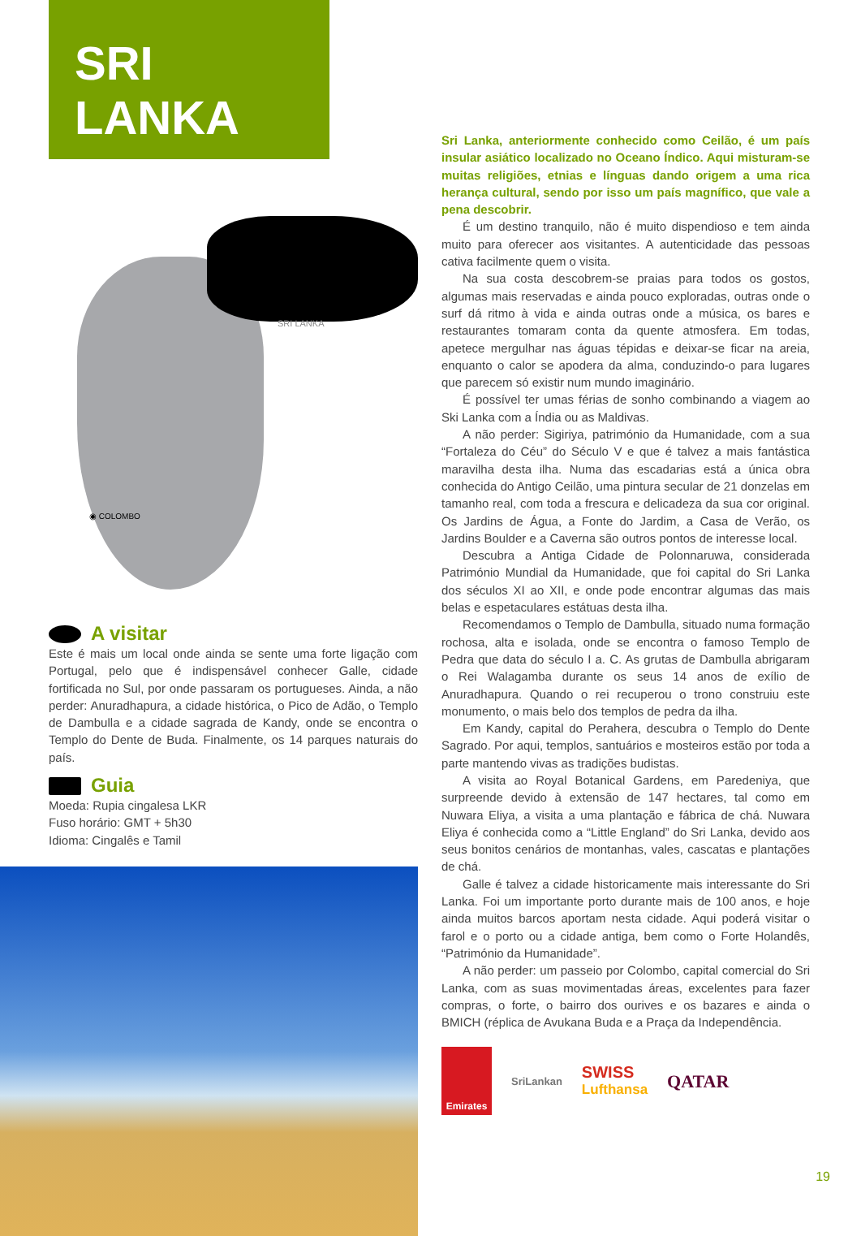SRI LANKA
SRI LANKA
◉ COLOMBO
A visitar
Este é mais um local onde ainda se sente uma forte ligação com Portugal, pelo que é indispensável conhecer Galle, cidade fortificada no Sul, por onde passaram os portugueses. Ainda, a não perder: Anuradhapura, a cidade histórica, o Pico de Adão, o Templo de Dambulla e a cidade sagrada de Kandy, onde se encontra o Templo do Dente de Buda. Finalmente, os 14 parques naturais do país.
Guia
Moeda: Rupia cingalesa LKR
Fuso horário: GMT + 5h30
Idioma: Cingalês e Tamil
Sri Lanka, anteriormente conhecido como Ceilão, é um país insular asiático localizado no Oceano Índico. Aqui misturam-se muitas religiões, etnias e línguas dando origem a uma rica herança cultural, sendo por isso um país magnífico, que vale a pena descobrir.
É um destino tranquilo, não é muito dispendioso e tem ainda muito para oferecer aos visitantes. A autenticidade das pessoas cativa facilmente quem o visita.
Na sua costa descobrem-se praias para todos os gostos, algumas mais reservadas e ainda pouco exploradas, outras onde o surf dá ritmo à vida e ainda outras onde a música, os bares e restaurantes tomaram conta da quente atmosfera. Em todas, apetece mergulhar nas águas tépidas e deixar-se ficar na areia, enquanto o calor se apodera da alma, conduzindo-o para lugares que parecem só existir num mundo imaginário.
É possível ter umas férias de sonho combinando a viagem ao Ski Lanka com a Índia ou as Maldivas.
A não perder: Sigiriya, património da Humanidade, com a sua “Fortaleza do Céu” do Século V e que é talvez a mais fantástica maravilha desta ilha. Numa das escadarias está a única obra conhecida do Antigo Ceilão, uma pintura secular de 21 donzelas em tamanho real, com toda a frescura e delicadeza da sua cor original. Os Jardins de Água, a Fonte do Jardim, a Casa de Verão, os Jardins Boulder e a Caverna são outros pontos de interesse local.
Descubra a Antiga Cidade de Polonnaruwa, considerada Património Mundial da Humanidade, que foi capital do Sri Lanka dos séculos XI ao XII, e onde pode encontrar algumas das mais belas e espetaculares estátuas desta ilha.
Recomendamos o Templo de Dambulla, situado numa formação rochosa, alta e isolada, onde se encontra o famoso Templo de Pedra que data do século I a. C. As grutas de Dambulla abrigaram o Rei Walagamba durante os seus 14 anos de exílio de Anuradhapura. Quando o rei recuperou o trono construiu este monumento, o mais belo dos templos de pedra da ilha.
Em Kandy, capital do Perahera, descubra o Templo do Dente Sagrado. Por aqui, templos, santuários e mosteiros estão por toda a parte mantendo vivas as tradições budistas.
A visita ao Royal Botanical Gardens, em Paredeniya, que surpreende devido à extensão de 147 hectares, tal como em Nuwara Eliya, a visita a uma plantação e fábrica de chá. Nuwara Eliya é conhecida como a “Little England” do Sri Lanka, devido aos seus bonitos cenários de montanhas, vales, cascatas e plantações de chá.
Galle é talvez a cidade historicamente mais interessante do Sri Lanka. Foi um importante porto durante mais de 100 anos, e hoje ainda muitos barcos aportam nesta cidade. Aqui poderá visitar o farol e o porto ou a cidade antiga, bem como o Forte Holandês, “Património da Humanidade”.
A não perder: um passeio por Colombo, capital comercial do Sri Lanka, com as suas movimentadas áreas, excelentes para fazer compras, o forte, o bairro dos ourives e os bazares e ainda o BMICH (réplica de Avukana Buda e a Praça da Independência.
Emirates
SriLankan
SWISS
Lufthansa
QATAR
19